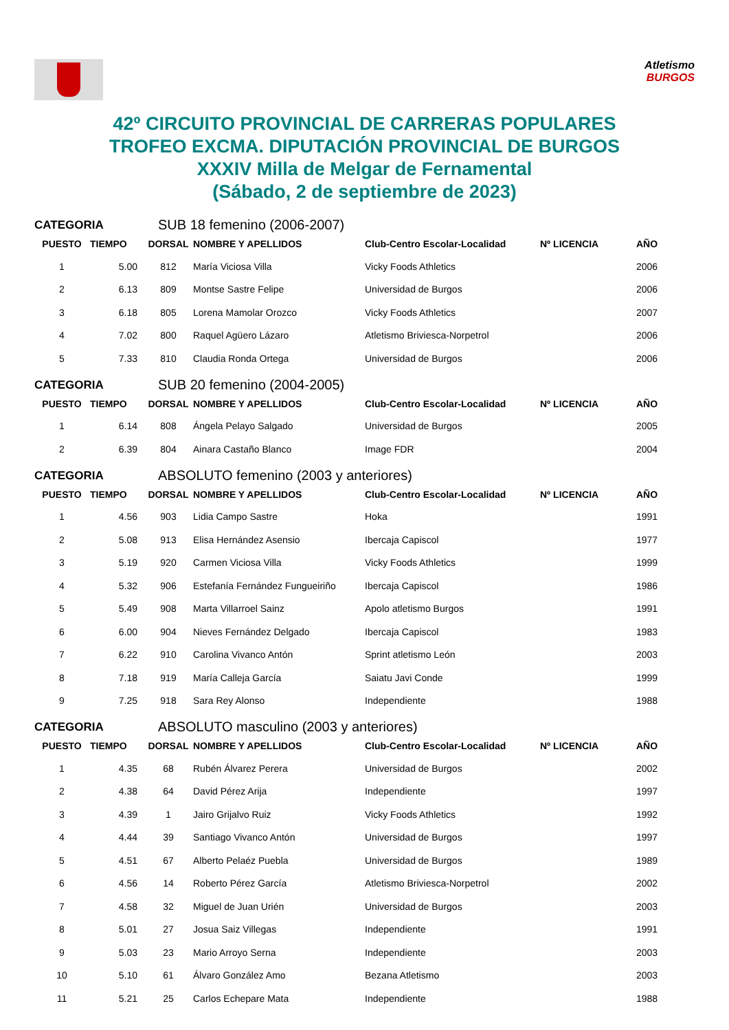Atletismo
BURGOS
42º CIRCUITO PROVINCIAL DE CARRERAS POPULARES
TROFEO EXCMA. DIPUTACIÓN PROVINCIAL DE BURGOS
XXXIV Milla de Melgar de Fernamental
(Sábado, 2 de septiembre de 2023)
CATEGORIA SUB 18 femenino (2006-2007)
| PUESTO | TIEMPO | DORSAL | NOMBRE Y APELLIDOS | Club-Centro Escolar-Localidad | Nº LICENCIA | AÑO |
| --- | --- | --- | --- | --- | --- | --- |
| 1 | 5.00 | 812 | María Viciosa Villa | Vicky Foods Athletics | | 2006 |
| 2 | 6.13 | 809 | Montse Sastre Felipe | Universidad de Burgos | | 2006 |
| 3 | 6.18 | 805 | Lorena Mamolar Orozco | Vicky Foods Athletics | | 2007 |
| 4 | 7.02 | 800 | Raquel Agüero Lázaro | Atletismo Briviesca-Norpetrol | | 2006 |
| 5 | 7.33 | 810 | Claudia Ronda Ortega | Universidad de Burgos | | 2006 |
CATEGORIA SUB 20 femenino (2004-2005)
| PUESTO | TIEMPO | DORSAL | NOMBRE Y APELLIDOS | Club-Centro Escolar-Localidad | Nº LICENCIA | AÑO |
| --- | --- | --- | --- | --- | --- | --- |
| 1 | 6.14 | 808 | Ángela Pelayo Salgado | Universidad de Burgos | | 2005 |
| 2 | 6.39 | 804 | Ainara Castaño Blanco | Image FDR | | 2004 |
CATEGORIA ABSOLUTO femenino (2003 y anteriores)
| PUESTO | TIEMPO | DORSAL | NOMBRE Y APELLIDOS | Club-Centro Escolar-Localidad | Nº LICENCIA | AÑO |
| --- | --- | --- | --- | --- | --- | --- |
| 1 | 4.56 | 903 | Lidia Campo Sastre | Hoka | | 1991 |
| 2 | 5.08 | 913 | Elisa Hernández Asensio | Ibercaja Capiscol | | 1977 |
| 3 | 5.19 | 920 | Carmen Viciosa Villa | Vicky Foods Athletics | | 1999 |
| 4 | 5.32 | 906 | Estefanía Fernández Fungueiriño | Ibercaja Capiscol | | 1986 |
| 5 | 5.49 | 908 | Marta Villarroel Sainz | Apolo atletismo Burgos | | 1991 |
| 6 | 6.00 | 904 | Nieves Fernández Delgado | Ibercaja Capiscol | | 1983 |
| 7 | 6.22 | 910 | Carolina Vivanco Antón | Sprint atletismo León | | 2003 |
| 8 | 7.18 | 919 | María Calleja García | Saiatu Javi Conde | | 1999 |
| 9 | 7.25 | 918 | Sara Rey Alonso | Independiente | | 1988 |
CATEGORIA ABSOLUTO masculino (2003 y anteriores)
| PUESTO | TIEMPO | DORSAL | NOMBRE Y APELLIDOS | Club-Centro Escolar-Localidad | Nº LICENCIA | AÑO |
| --- | --- | --- | --- | --- | --- | --- |
| 1 | 4.35 | 68 | Rubén Álvarez Perera | Universidad de Burgos | | 2002 |
| 2 | 4.38 | 64 | David Pérez Arija | Independiente | | 1997 |
| 3 | 4.39 | 1 | Jairo Grijalvo Ruiz | Vicky Foods Athletics | | 1992 |
| 4 | 4.44 | 39 | Santiago Vivanco Antón | Universidad de Burgos | | 1997 |
| 5 | 4.51 | 67 | Alberto Pelaéz Puebla | Universidad de Burgos | | 1989 |
| 6 | 4.56 | 14 | Roberto Pérez García | Atletismo Briviesca-Norpetrol | | 2002 |
| 7 | 4.58 | 32 | Miguel de Juan Urién | Universidad de Burgos | | 2003 |
| 8 | 5.01 | 27 | Josua Saiz Villegas | Independiente | | 1991 |
| 9 | 5.03 | 23 | Mario Arroyo Serna | Independiente | | 2003 |
| 10 | 5.10 | 61 | Álvaro González Amo | Bezana Atletismo | | 2003 |
| 11 | 5.21 | 25 | Carlos Echepare Mata | Independiente | | 1988 |